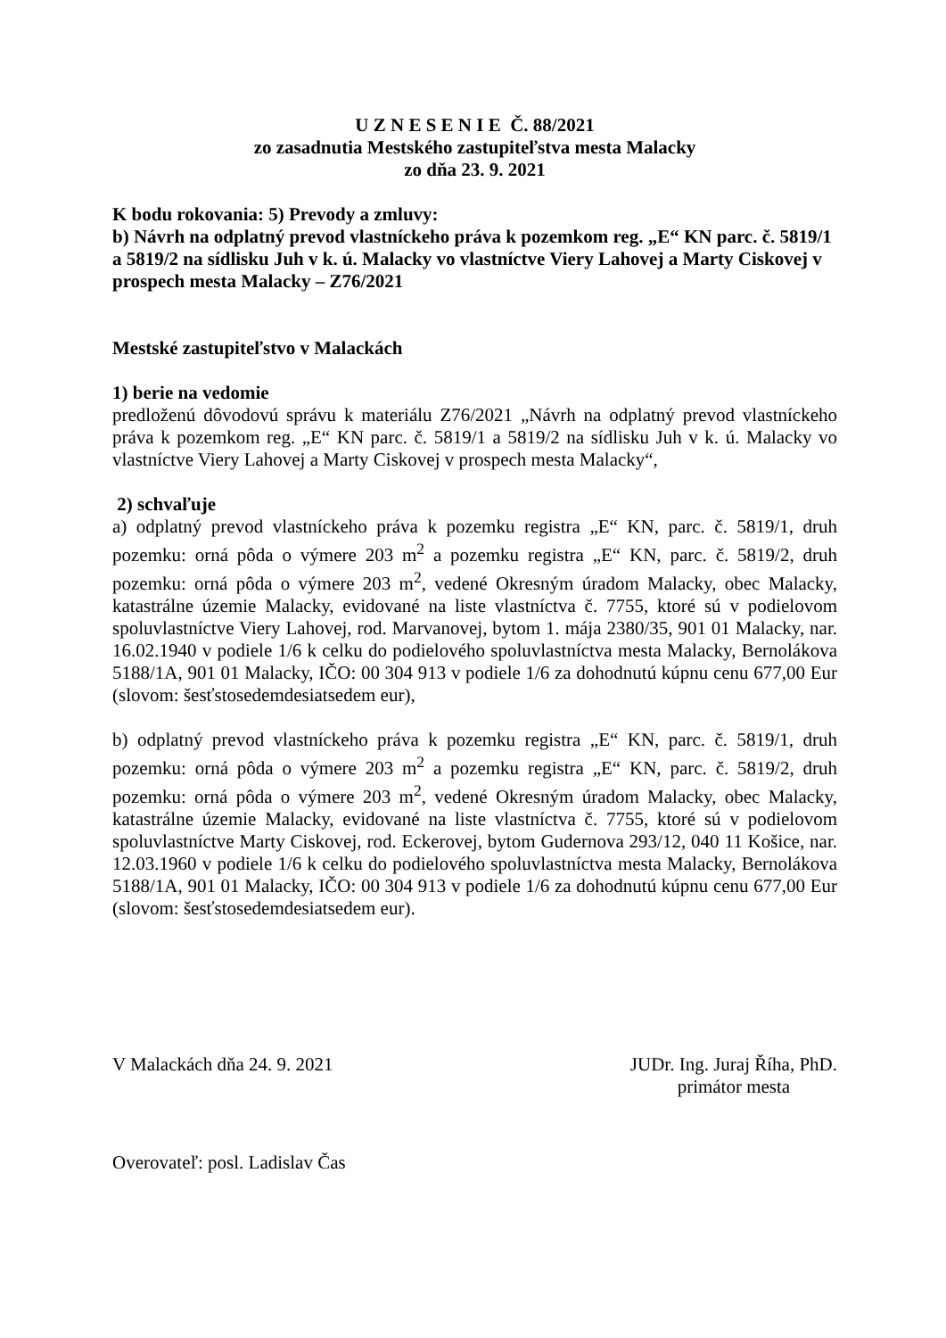U Z N E S E N I E Č. 88/2021
zo zasadnutia Mestského zastupiteľstva mesta Malacky
zo dňa 23. 9. 2021
K bodu rokovania: 5) Prevody a zmluvy:
b) Návrh na odplatný prevod vlastníckeho práva k pozemkom reg. „E“ KN parc. č. 5819/1 a 5819/2 na sídlisku Juh v k. ú. Malacky vo vlastníctve Viery Lahovej a Marty Ciskovej v prospech mesta Malacky – Z76/2021
Mestské zastupiteľstvo v Malackách
1) berie na vedomie
predloženú dôvodovú správu k materiálu Z76/2021 „Návrh na odplatný prevod vlastníckeho práva k pozemkom reg. „E“ KN parc. č. 5819/1 a 5819/2 na sídlisku Juh v k. ú. Malacky vo vlastníctve Viery Lahovej a Marty Ciskovej v prospech mesta Malacky“,
2) schvaľuje
a) odplatný prevod vlastníckeho práva k pozemku registra „E“ KN, parc. č. 5819/1, druh pozemku: orná pôda o výmere 203 m<sup>2</sup> a pozemku registra „E“ KN, parc. č. 5819/2, druh pozemku: orná pôda o výmere 203 m<sup>2</sup>, vedené Okresným úradom Malacky, obec Malacky, katastrálne územie Malacky, evidované na liste vlastníctva č. 7755, ktoré sú v podielovom spoluvlastníctve Viery Lahovej, rod. Marvanovej, bytom 1. mája 2380/35, 901 01 Malacky, nar. 16.02.1940 v podiele 1/6 k celku do podielového spoluvlastníctva mesta Malacky, Bernolákova 5188/1A, 901 01 Malacky, IČO: 00 304 913 v podiele 1/6 za dohodnutú kúpnu cenu 677,00 Eur (slovom: šesťstosedemdesiatsedem eur),
b) odplatný prevod vlastníckeho práva k pozemku registra „E“ KN, parc. č. 5819/1, druh pozemku: orná pôda o výmere 203 m<sup>2</sup> a pozemku registra „E“ KN, parc. č. 5819/2, druh pozemku: orná pôda o výmere 203 m<sup>2</sup>, vedené Okresným úradom Malacky, obec Malacky, katastrálne územie Malacky, evidované na liste vlastníctva č. 7755, ktoré sú v podielovom spoluvlastníctve Marty Ciskovej, rod. Eckerovej, bytom Gudernova 293/12, 040 11 Košice, nar. 12.03.1960 v podiele 1/6 k celku do podielového spoluvlastníctva mesta Malacky, Bernolákova 5188/1A, 901 01 Malacky, IČO: 00 304 913 v podiele 1/6 za dohodnutú kúpnu cenu 677,00 Eur (slovom: šesťstosedemdesiatsedem eur).
V Malackách dňa 24. 9. 2021 JUDr. Ing. Juraj Říha, PhD.
primátor mesta
Overovateľ: posl. Ladislav Čas